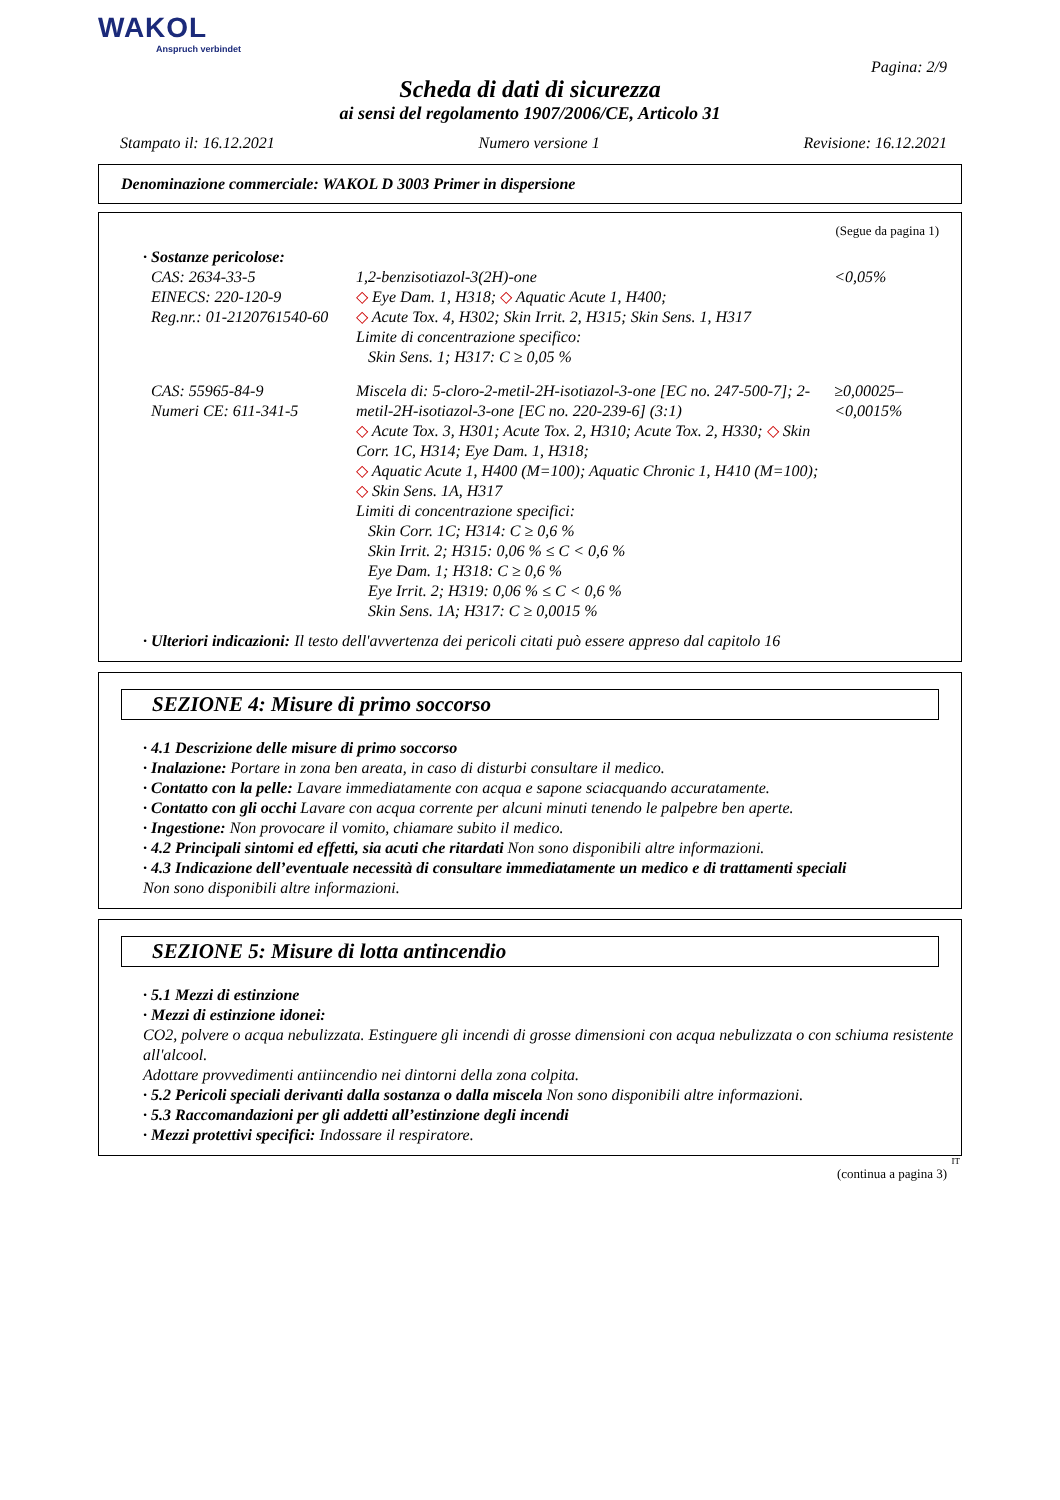WAKOL
Anspruch verbindet
Pagina: 2/9
Scheda di dati di sicurezza
ai sensi del regolamento 1907/2006/CE, Articolo 31
Stampato il: 16.12.2021 Numero versione 1 Revisione: 16.12.2021
Denominazione commerciale: WAKOL D 3003 Primer in dispersione
(Segue da pagina 1)
· Sostanze pericolose:
| CAS: 2634-33-5 EINECS: 220-120-9 Reg.nr.: 01-2120761540-60 | 1,2-benzisotiazol-3(2H)-one ◇ Eye Dam. 1, H318; ◇ Aquatic Acute 1, H400; ◇ Acute Tox. 4, H302; Skin Irrit. 2, H315; Skin Sens. 1, H317 Limite di concentrazione specifico: Skin Sens. 1; H317: C ≥ 0,05 % | <0,05% |
| CAS: 55965-84-9 Numeri CE: 611-341-5 | Miscela di: 5-cloro-2-metil-2H-isotiazol-3-one [EC no. 247-500-7]; 2-metil-2H-isotiazol-3-one [EC no. 220-239-6] (3:1) ◇ Acute Tox. 3, H301; Acute Tox. 2, H310; Acute Tox. 2, H330; ◇ Skin Corr. 1C, H314; Eye Dam. 1, H318; ◇ Aquatic Acute 1, H400 (M=100); Aquatic Chronic 1, H410 (M=100); ◇ Skin Sens. 1A, H317 Limiti di concentrazione specifici: Skin Corr. 1C; H314: C ≥ 0,6 % Skin Irrit. 2; H315: 0,06 % ≤ C < 0,6 % Eye Dam. 1; H318: C ≥ 0,6 % Eye Irrit. 2; H319: 0,06 % ≤ C < 0,6 % Skin Sens. 1A; H317: C ≥ 0,0015 % | ≥0,00025–<0,0015% |
· Ulteriori indicazioni: Il testo dell'avvertenza dei pericoli citati può essere appreso dal capitolo 16
SEZIONE 4: Misure di primo soccorso
· 4.1 Descrizione delle misure di primo soccorso
· Inalazione: Portare in zona ben areata, in caso di disturbi consultare il medico.
· Contatto con la pelle: Lavare immediatamente con acqua e sapone sciacquando accuratamente.
· Contatto con gli occhi Lavare con acqua corrente per alcuni minuti tenendo le palpebre ben aperte.
· Ingestione: Non provocare il vomito, chiamare subito il medico.
· 4.2 Principali sintomi ed effetti, sia acuti che ritardati Non sono disponibili altre informazioni.
· 4.3 Indicazione dell’eventuale necessità di consultare immediatamente un medico e di trattamenti speciali
Non sono disponibili altre informazioni.
SEZIONE 5: Misure di lotta antincendio
· 5.1 Mezzi di estinzione
· Mezzi di estinzione idonei:
CO2, polvere o acqua nebulizzata. Estinguere gli incendi di grosse dimensioni con acqua nebulizzata o con schiuma resistente all'alcool.
Adottare provvedimenti antiincendio nei dintorni della zona colpita.
· 5.2 Pericoli speciali derivanti dalla sostanza o dalla miscela Non sono disponibili altre informazioni.
· 5.3 Raccomandazioni per gli addetti all’estinzione degli incendi
· Mezzi protettivi specifici: Indossare il respiratore.
IT
(continua a pagina 3)